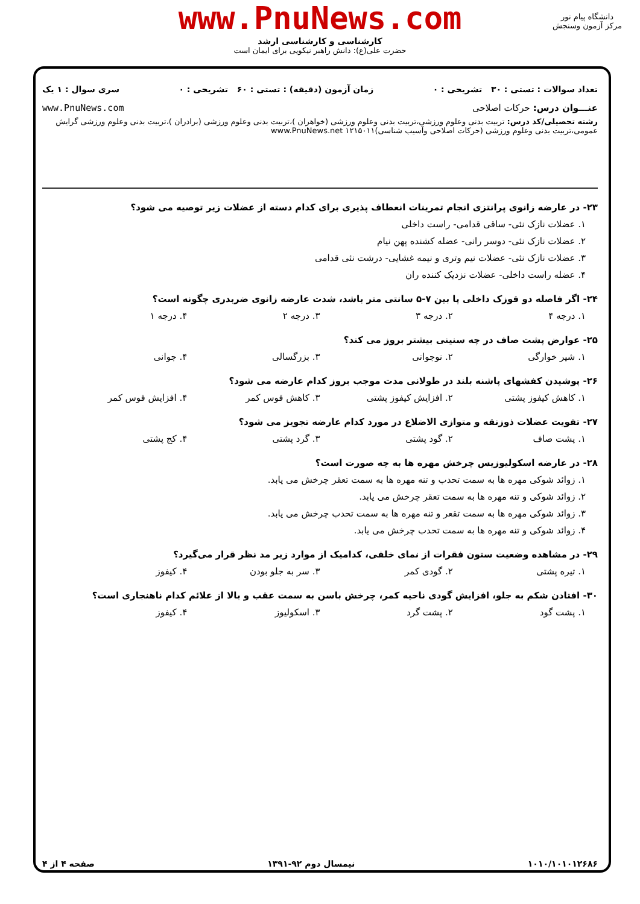www.PnuNews.com
کارشناسی و کارشناسی ارشد
حضرت علی(ع): دانش راهبر نیکویی برای ایمان است
دانشگاه پیام نور
مرکز آزمون وسنجش
تعداد سوالات : تستی : ۳۰ تشریحی : ۰ زمان آزمون (دقیقه) : تستی : ۶۰ تشریحی : ۰ سری سوال : ۱ یک
عنـــوان درس: حرکات اصلاحی www.PnuNews.com
رشته تحصیلی/کد درس: تربیت بدنی وعلوم ورزشی،تربیت بدنی وعلوم ورزشی (خواهران )،تربیت بدنی وعلوم ورزشی (برادران )،تربیت بدنی وعلوم ورزشی گرایش عمومی،تربیت بدنی وعلوم ورزشی (حرکات اصلاحی وآسیب شناسی)۱۲۱۵۰۱۱ www.PnuNews.net
۲۳- در عارضه زانوی پرانتزی انجام تمرینات انعطاف پذیری برای کدام دسته از عضلات زیر توصیه می شود؟
۱. عضلات نازک نئی- ساقی قدامی- راست داخلی
۲. عضلات نازک نئی- دوسر رانی- عضله کشنده پهن نیام
۳. عضلات نازک نئی- عضلات نیم وتری و نیمه غشایی- درشت نئی قدامی
۴. عضله راست داخلی- عضلات نزدیک کننده ران
۲۴- اگر فاصله دو قوزک داخلی پا بین ۷-۵ سانتی متر باشد، شدت عارضه زانوی ضربدری چگونه است؟
۱. درجه ۴ ۲. درجه ۳ ۳. درجه ۲ ۴. درجه ۱
۲۵- عوارض پشت صاف در چه سنینی بیشتر بروز می کند؟
۱. شیر خوارگی ۲. نوجوانی ۳. بزرگسالی ۴. جوانی
۲۶- پوشیدن کفشهای پاشنه بلند در طولانی مدت موجب بروز کدام عارضه می شود؟
۱. کاهش کیفوز پشتی ۲. افزایش کیفوز پشتی ۳. کاهش قوس کمر ۴. افزایش قوس کمر
۲۷- تقویت عضلات ذوزنقه و متوازی الاضلاع در مورد کدام عارضه تجویز می شود؟
۱. پشت صاف ۲. گود پشتی ۳. گرد پشتی ۴. کج پشتی
۲۸- در عارضه اسکولیوزیس چرخش مهره ها به چه صورت است؟
۱. زوائد شوکی مهره ها به سمت تحدب و تنه مهره ها به سمت تعقر چرخش می یابد.
۲. زوائد شوکی و تنه مهره ها به سمت تعقر چرخش می یابد.
۳. زوائد شوکی مهره ها به سمت تقعر و تنه مهره ها به سمت تحدب چرخش می یابد.
۴. زوائد شوکی و تنه مهره ها به سمت تحدب چرخش می یابد.
۲۹- در مشاهده وضعیت ستون فقرات از نمای خلفی، کدامیک از موارد زیر مد نظر قرار می‌گیرد؟
۱. تیره پشتی ۲. گودی کمر ۳. سر به جلو بودن ۴. کیفوز
۳۰- افتادن شکم به جلو، افزایش گودی ناحیه کمر، چرخش باسن به سمت عقب و بالا از علائم کدام ناهنجاری است؟
۱. پشت گود ۲. پشت گرد ۳. اسکولیوز ۴. کیفوز
۱۰۱۰/۱۰۱۰۱۲۶۸۶ نیمسال دوم ۹۲-۱۳۹۱ صفحه ۴ از ۴